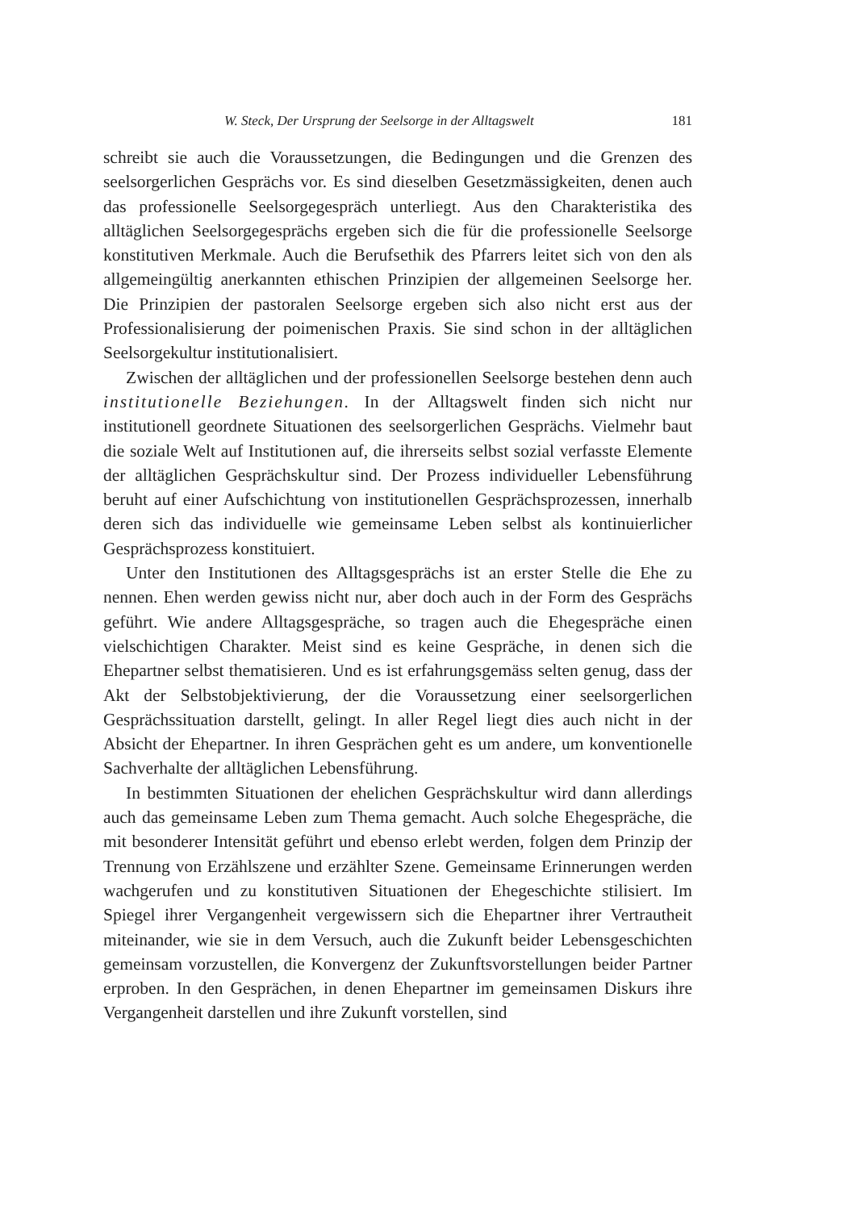W. Steck, Der Ursprung der Seelsorge in der Alltagswelt 181
schreibt sie auch die Voraussetzungen, die Bedingungen und die Grenzen des seelsorgerlichen Gesprächs vor. Es sind dieselben Gesetzmässigkeiten, denen auch das professionelle Seelsorgegespräch unterliegt. Aus den Charakteristika des alltäglichen Seelsorgegesprächs ergeben sich die für die professionelle Seelsorge konstitutiven Merkmale. Auch die Berufsethik des Pfarrers leitet sich von den als allgemeingültig anerkannten ethischen Prinzipien der allgemeinen Seelsorge her. Die Prinzipien der pastoralen Seelsorge ergeben sich also nicht erst aus der Professionalisierung der poimenischen Praxis. Sie sind schon in der alltäglichen Seelsorgekultur institutionalisiert.
Zwischen der alltäglichen und der professionellen Seelsorge bestehen denn auch institutionelle Beziehungen. In der Alltagswelt finden sich nicht nur institutionell geordnete Situationen des seelsorgerlichen Gesprächs. Vielmehr baut die soziale Welt auf Institutionen auf, die ihrerseits selbst sozial verfasste Elemente der alltäglichen Gesprächskultur sind. Der Prozess individueller Lebensführung beruht auf einer Aufschichtung von institutionellen Gesprächsprozessen, innerhalb deren sich das individuelle wie gemeinsame Leben selbst als kontinuierlicher Gesprächsprozess konstituiert.
Unter den Institutionen des Alltagsgesprächs ist an erster Stelle die Ehe zu nennen. Ehen werden gewiss nicht nur, aber doch auch in der Form des Gesprächs geführt. Wie andere Alltagsgespräche, so tragen auch die Ehegespräche einen vielschichtigen Charakter. Meist sind es keine Gespräche, in denen sich die Ehepartner selbst thematisieren. Und es ist erfahrungsgemäss selten genug, dass der Akt der Selbstobjektivierung, der die Voraussetzung einer seelsorgerlichen Gesprächssituation darstellt, gelingt. In aller Regel liegt dies auch nicht in der Absicht der Ehepartner. In ihren Gesprächen geht es um andere, um konventionelle Sachverhalte der alltäglichen Lebensführung.
In bestimmten Situationen der ehelichen Gesprächskultur wird dann allerdings auch das gemeinsame Leben zum Thema gemacht. Auch solche Ehegespräche, die mit besonderer Intensität geführt und ebenso erlebt werden, folgen dem Prinzip der Trennung von Erzählszene und erzählter Szene. Gemeinsame Erinnerungen werden wachgerufen und zu konstitutiven Situationen der Ehegeschichte stilisiert. Im Spiegel ihrer Vergangenheit vergewissern sich die Ehepartner ihrer Vertrautheit miteinander, wie sie in dem Versuch, auch die Zukunft beider Lebensgeschichten gemeinsam vorzustellen, die Konvergenz der Zukunftsvorstellungen beider Partner erproben. In den Gesprächen, in denen Ehepartner im gemeinsamen Diskurs ihre Vergangenheit darstellen und ihre Zukunft vorstellen, sind